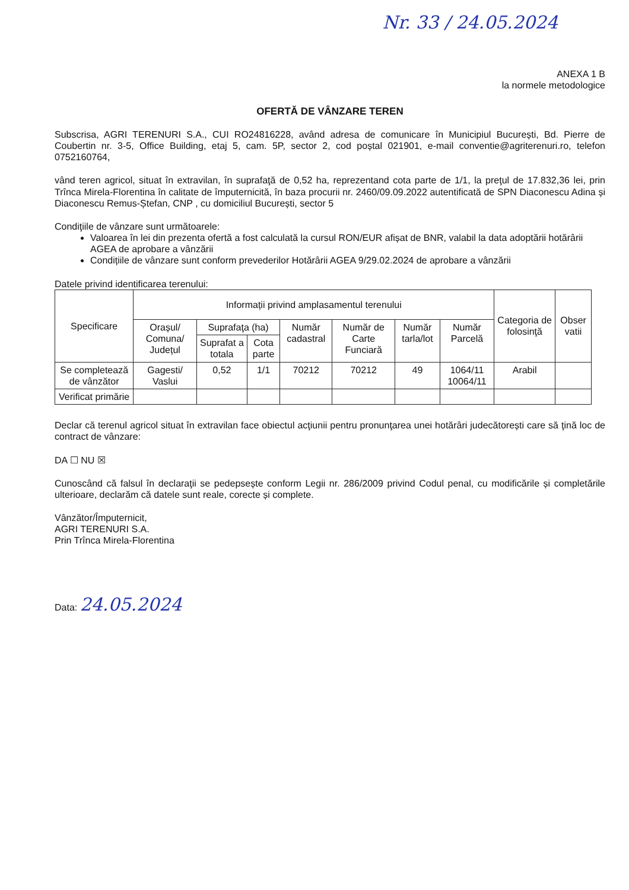Nr. 33 / 24.05.2024
ANEXA 1 B
la normele metodologice
OFERTĂ DE VÂNZARE TEREN
Subscrisa, AGRI TERENURI S.A., CUI RO24816228, având adresa de comunicare în Municipiul București, Bd. Pierre de Coubertin nr. 3-5, Office Building, etaj 5, cam. 5P, sector 2, cod poștal 021901, e-mail conventie@agriterenuri.ro, telefon 0752160764,
vând teren agricol, situat în extravilan, în suprafaţă de 0,52 ha, reprezentand cota parte de 1/1, la preţul de 17.832,36 lei, prin Trînca Mirela-Florentina în calitate de împuternicită, în baza procurii nr. 2460/09.09.2022 autentificată de SPN Diaconescu Adina și Diaconescu Remus-Ștefan, CNP , cu domiciliul București, sector 5
Condiţiile de vânzare sunt următoarele:
Valoarea în lei din prezenta ofertă a fost calculată la cursul RON/EUR afișat de BNR, valabil la data adoptării hotărârii AGEA de aprobare a vânzării
Condițiile de vânzare sunt conform prevederilor Hotărârii AGEA 9/29.02.2024 de aprobare a vânzării
Datele privind identificarea terenului:
| Specificare | Informații privind amplasamentul terenului | | | | | | | Categoria de folosinţă | Obser vatii |
| --- | --- | --- | --- | --- | --- | --- | --- | --- | --- |
| | Orașul/ Comuna/ Județul | Suprafaţa (ha) | | Număr cadastral | Număr de Carte Funciară | Număr tarla/lot | Număr Parcelă | | |
| | | Suprafat a totala | Cota parte | | | | | | |
| Se completează de vânzător | Gagesti/ Vaslui | 0,52 | 1/1 | 70212 | 70212 | 49 | 1064/11 10064/11 | Arabil | |
| Verificat primărie | | | | | | | | | |
Declar că terenul agricol situat în extravilan face obiectul acţiunii pentru pronunţarea unei hotărâri judecătorești care să ţină loc de contract de vânzare:
DA ☐ NU ☒
Cunoscând că falsul în declaraţii se pedepsește conform Legii nr. 286/2009 privind Codul penal, cu modificările și completările ulterioare, declarăm că datele sunt reale, corecte și complete.
Vânzător/Împuternicit,
AGRI TERENURI S.A.
Prin Trînca Mirela-Florentina
Data: 24.05.2024